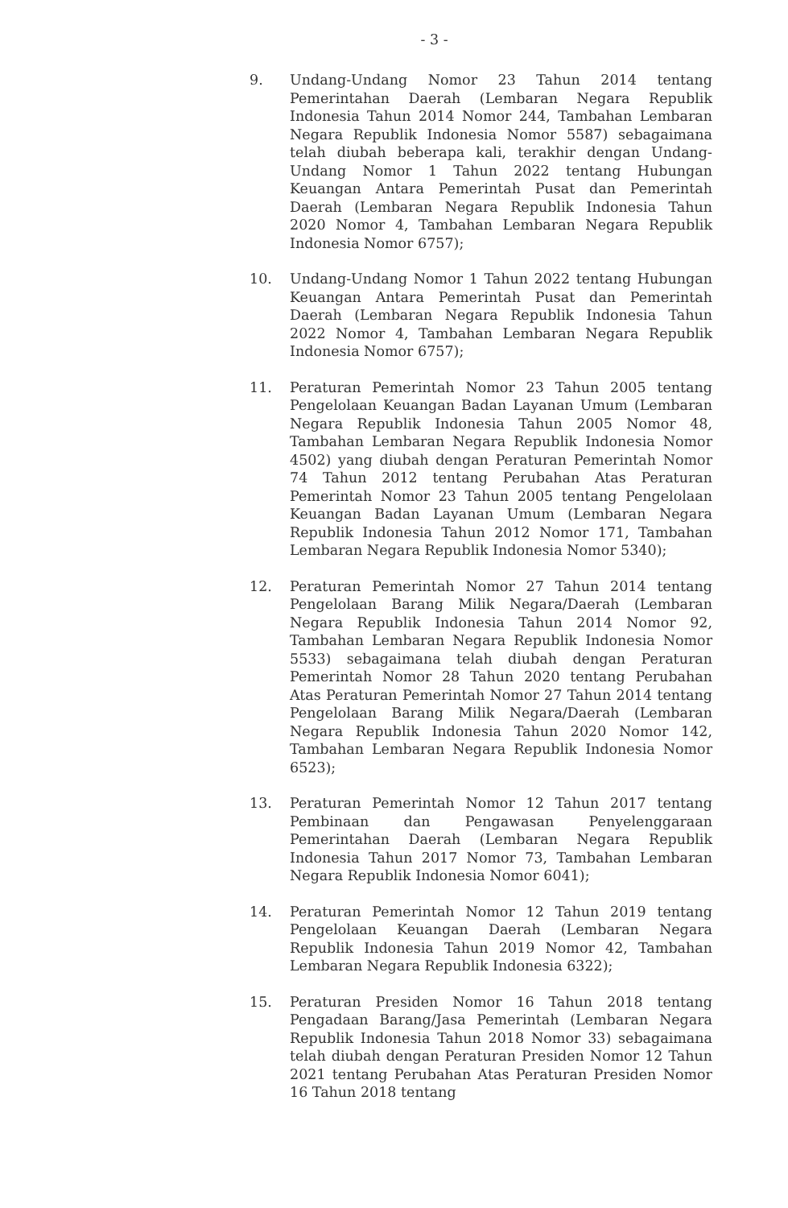- 3 -
9. Undang-Undang Nomor 23 Tahun 2014 tentang Pemerintahan Daerah (Lembaran Negara Republik Indonesia Tahun 2014 Nomor 244, Tambahan Lembaran Negara Republik Indonesia Nomor 5587) sebagaimana telah diubah beberapa kali, terakhir dengan Undang-Undang Nomor 1 Tahun 2022 tentang Hubungan Keuangan Antara Pemerintah Pusat dan Pemerintah Daerah (Lembaran Negara Republik Indonesia Tahun 2020 Nomor 4, Tambahan Lembaran Negara Republik Indonesia Nomor 6757);
10. Undang-Undang Nomor 1 Tahun 2022 tentang Hubungan Keuangan Antara Pemerintah Pusat dan Pemerintah Daerah (Lembaran Negara Republik Indonesia Tahun 2022 Nomor 4, Tambahan Lembaran Negara Republik Indonesia Nomor 6757);
11. Peraturan Pemerintah Nomor 23 Tahun 2005 tentang Pengelolaan Keuangan Badan Layanan Umum (Lembaran Negara Republik Indonesia Tahun 2005 Nomor 48, Tambahan Lembaran Negara Republik Indonesia Nomor 4502) yang diubah dengan Peraturan Pemerintah Nomor 74 Tahun 2012 tentang Perubahan Atas Peraturan Pemerintah Nomor 23 Tahun 2005 tentang Pengelolaan Keuangan Badan Layanan Umum (Lembaran Negara Republik Indonesia Tahun 2012 Nomor 171, Tambahan Lembaran Negara Republik Indonesia Nomor 5340);
12. Peraturan Pemerintah Nomor 27 Tahun 2014 tentang Pengelolaan Barang Milik Negara/Daerah (Lembaran Negara Republik Indonesia Tahun 2014 Nomor 92, Tambahan Lembaran Negara Republik Indonesia Nomor 5533) sebagaimana telah diubah dengan Peraturan Pemerintah Nomor 28 Tahun 2020 tentang Perubahan Atas Peraturan Pemerintah Nomor 27 Tahun 2014 tentang Pengelolaan Barang Milik Negara/Daerah (Lembaran Negara Republik Indonesia Tahun 2020 Nomor 142, Tambahan Lembaran Negara Republik Indonesia Nomor 6523);
13. Peraturan Pemerintah Nomor 12 Tahun 2017 tentang Pembinaan dan Pengawasan Penyelenggaraan Pemerintahan Daerah (Lembaran Negara Republik Indonesia Tahun 2017 Nomor 73, Tambahan Lembaran Negara Republik Indonesia Nomor 6041);
14. Peraturan Pemerintah Nomor 12 Tahun 2019 tentang Pengelolaan Keuangan Daerah (Lembaran Negara Republik Indonesia Tahun 2019 Nomor 42, Tambahan Lembaran Negara Republik Indonesia 6322);
15. Peraturan Presiden Nomor 16 Tahun 2018 tentang Pengadaan Barang/Jasa Pemerintah (Lembaran Negara Republik Indonesia Tahun 2018 Nomor 33) sebagaimana telah diubah dengan Peraturan Presiden Nomor 12 Tahun 2021 tentang Perubahan Atas Peraturan Presiden Nomor 16 Tahun 2018 tentang